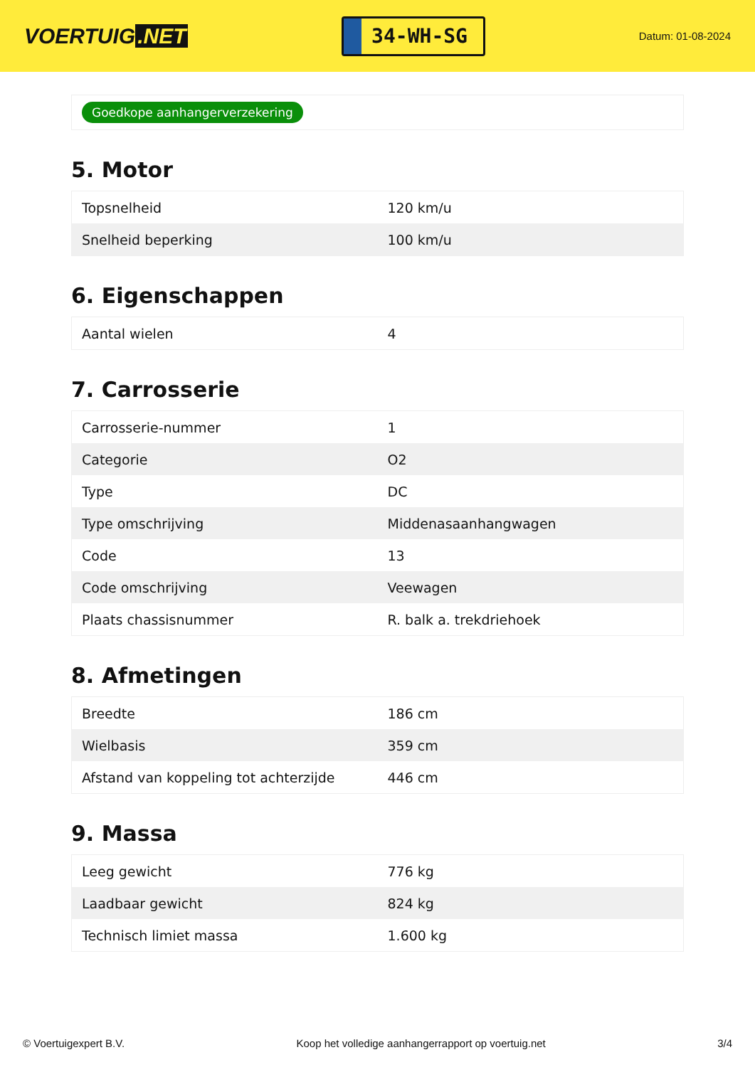VOERTUIG.NET
34-WH-SG
Datum: 01-08-2024
Goedkope aanhangerverzekering
5. Motor
| Topsnelheid | 120 km/u |
| Snelheid beperking | 100 km/u |
6. Eigenschappen
| Aantal wielen | 4 |
7. Carrosserie
| Carrosserie-nummer | 1 |
| Categorie | O2 |
| Type | DC |
| Type omschrijving | Middenasaanhangwagen |
| Code | 13 |
| Code omschrijving | Veewagen |
| Plaats chassisnummer | R. balk a. trekdriehoek |
8. Afmetingen
| Breedte | 186 cm |
| Wielbasis | 359 cm |
| Afstand van koppeling tot achterzijde | 446 cm |
9. Massa
| Leeg gewicht | 776 kg |
| Laadbaar gewicht | 824 kg |
| Technisch limiet massa | 1.600 kg |
© Voertuigexpert B.V. Koop het volledige aanhangerrapport op voertuig.net 3/4